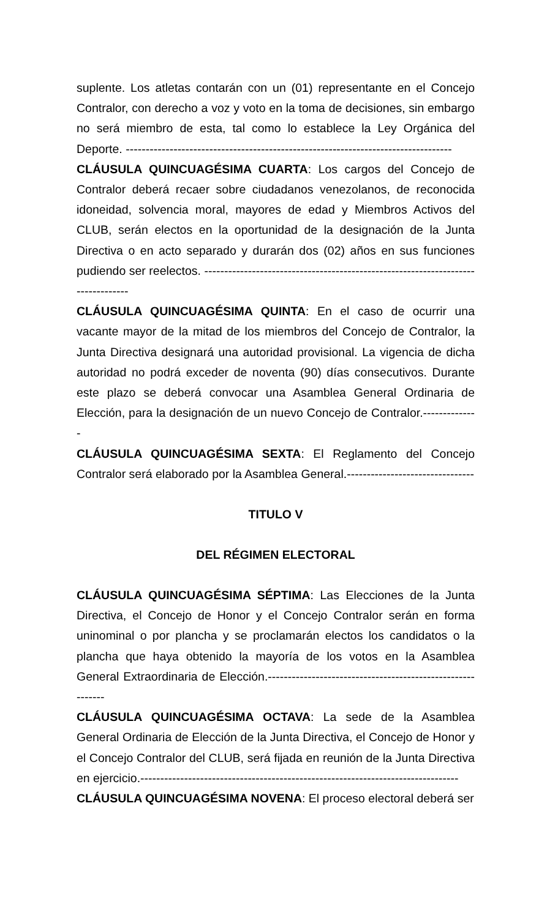suplente. Los atletas contarán con un (01) representante en el Concejo Contralor, con derecho a voz y voto en la toma de decisiones, sin embargo no será miembro de esta, tal como lo establece la Ley Orgánica del Deporte. ----------------------------------------------------------------------------------
CLÁUSULA QUINCUAGÉSIMA CUARTA: Los cargos del Concejo de Contralor deberá recaer sobre ciudadanos venezolanos, de reconocida idoneidad, solvencia moral, mayores de edad y Miembros Activos del CLUB, serán electos en la oportunidad de la designación de la Junta Directiva o en acto separado y durarán dos (02) años en sus funciones pudiendo ser reelectos. ---------------------------------------------------------------------------------
CLÁUSULA QUINCUAGÉSIMA QUINTA: En el caso de ocurrir una vacante mayor de la mitad de los miembros del Concejo de Contralor, la Junta Directiva designará una autoridad provisional. La vigencia de dicha autoridad no podrá exceder de noventa (90) días consecutivos. Durante este plazo se deberá convocar una Asamblea General Ordinaria de Elección, para la designación de un nuevo Concejo de Contralor.--------------
CLÁUSULA QUINCUAGÉSIMA SEXTA: El Reglamento del Concejo Contralor será elaborado por la Asamblea General.--------------------------------
TITULO V
DEL RÉGIMEN ELECTORAL
CLÁUSULA QUINCUAGÉSIMA SÉPTIMA: Las Elecciones de la Junta Directiva, el Concejo de Honor y el Concejo Contralor serán en forma uninominal o por plancha y se proclamarán electos los candidatos o la plancha que haya obtenido la mayoría de los votos en la Asamblea General Extraordinaria de Elección.-----------------------------------------------------------
CLÁUSULA QUINCUAGÉSIMA OCTAVA: La sede de la Asamblea General Ordinaria de Elección de la Junta Directiva, el Concejo de Honor y el Concejo Contralor del CLUB, será fijada en reunión de la Junta Directiva en ejercicio.--------------------------------------------------------------------------------
CLÁUSULA QUINCUAGÉSIMA NOVENA: El proceso electoral deberá ser